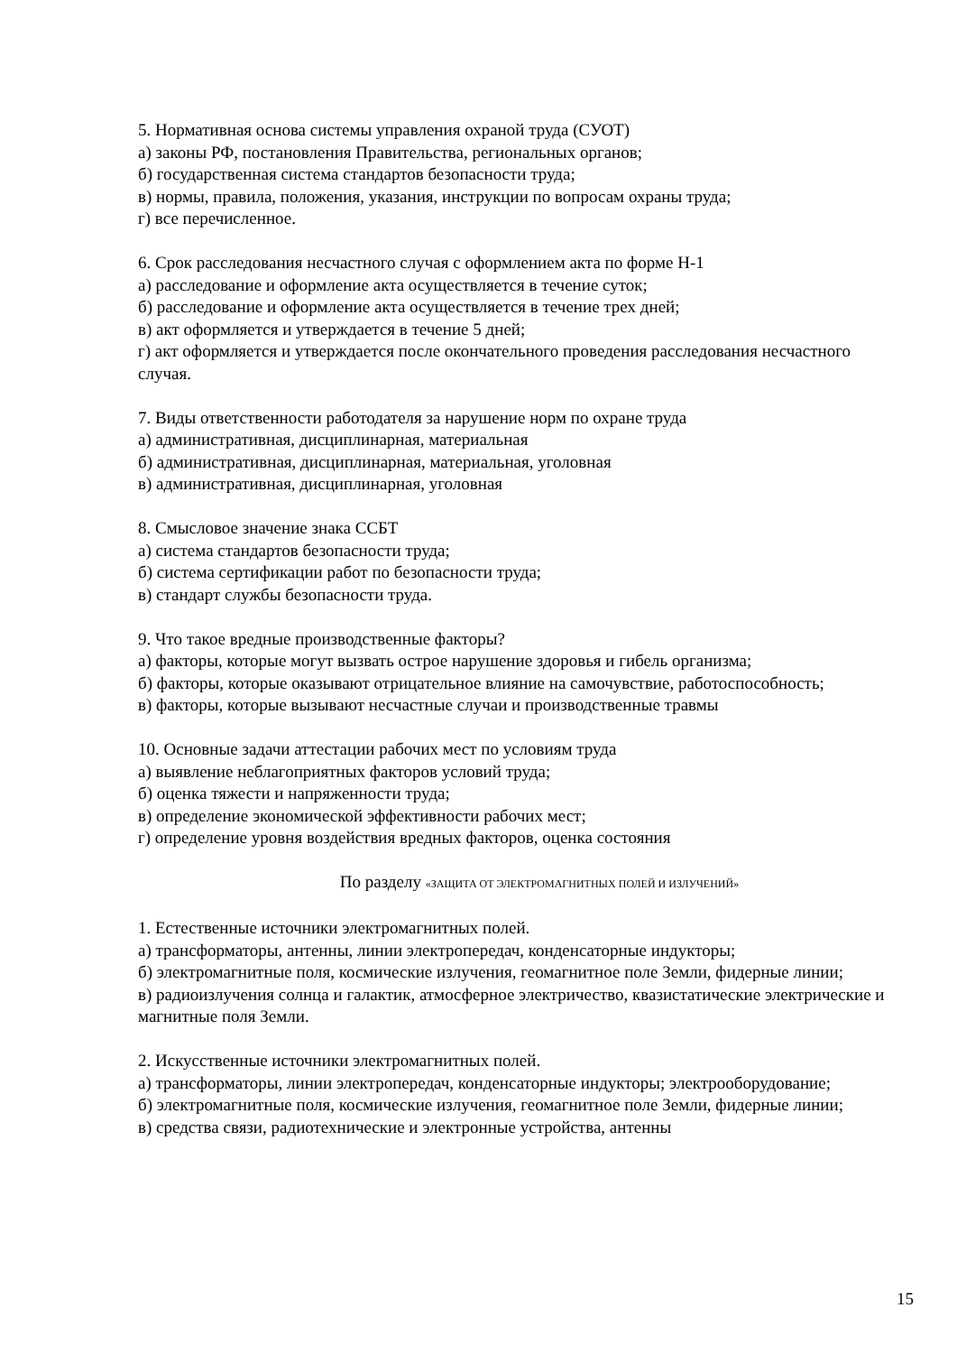5. Нормативная основа системы управления охраной труда (СУОТ)
а) законы РФ, постановления Правительства, региональных органов;
б) государственная система стандартов безопасности труда;
в) нормы, правила, положения, указания, инструкции по вопросам охраны труда;
г) все перечисленное.
6. Срок расследования несчастного случая с оформлением акта по форме Н-1
а) расследование и оформление акта осуществляется в течение суток;
б) расследование и оформление акта осуществляется в течение трех дней;
в) акт оформляется и утверждается в течение 5 дней;
г) акт оформляется и утверждается после окончательного проведения расследования несчастного случая.
7. Виды ответственности работодателя за нарушение норм по охране труда
а) административная, дисциплинарная, материальная
б) административная, дисциплинарная, материальная, уголовная
в) административная, дисциплинарная, уголовная
8. Смысловое значение знака ССБТ
а) система стандартов безопасности труда;
б) система сертификации работ по безопасности труда;
в) стандарт службы безопасности труда.
9. Что такое вредные производственные факторы?
а) факторы, которые могут вызвать острое нарушение здоровья и гибель организма;
б) факторы, которые оказывают отрицательное влияние на самочувствие, работоспособность;
в) факторы, которые вызывают несчастные случаи и производственные травмы
10. Основные задачи аттестации рабочих мест по условиям труда
а) выявление неблагоприятных факторов условий труда;
б) оценка тяжести и напряженности труда;
в) определение экономической эффективности рабочих мест;
г) определение уровня воздействия вредных факторов, оценка состояния
По разделу «ЗАЩИТА ОТ ЭЛЕКТРОМАГНИТНЫХ ПОЛЕЙ И ИЗЛУЧЕНИЙ»
1. Естественные источники электромагнитных полей.
а) трансформаторы, антенны, линии электропередач, конденсаторные индукторы;
б) электромагнитные поля, космические излучения, геомагнитное поле Земли, фидерные линии;
в) радиоизлучения солнца и галактик, атмосферное электричество, квазистатические электрические и магнитные поля Земли.
2. Искусственные источники электромагнитных полей.
а) трансформаторы, линии электропередач, конденсаторные индукторы; электрооборудование;
б) электромагнитные поля, космические излучения, геомагнитное поле Земли, фидерные линии;
в) средства связи, радиотехнические и электронные устройства, антенны
15